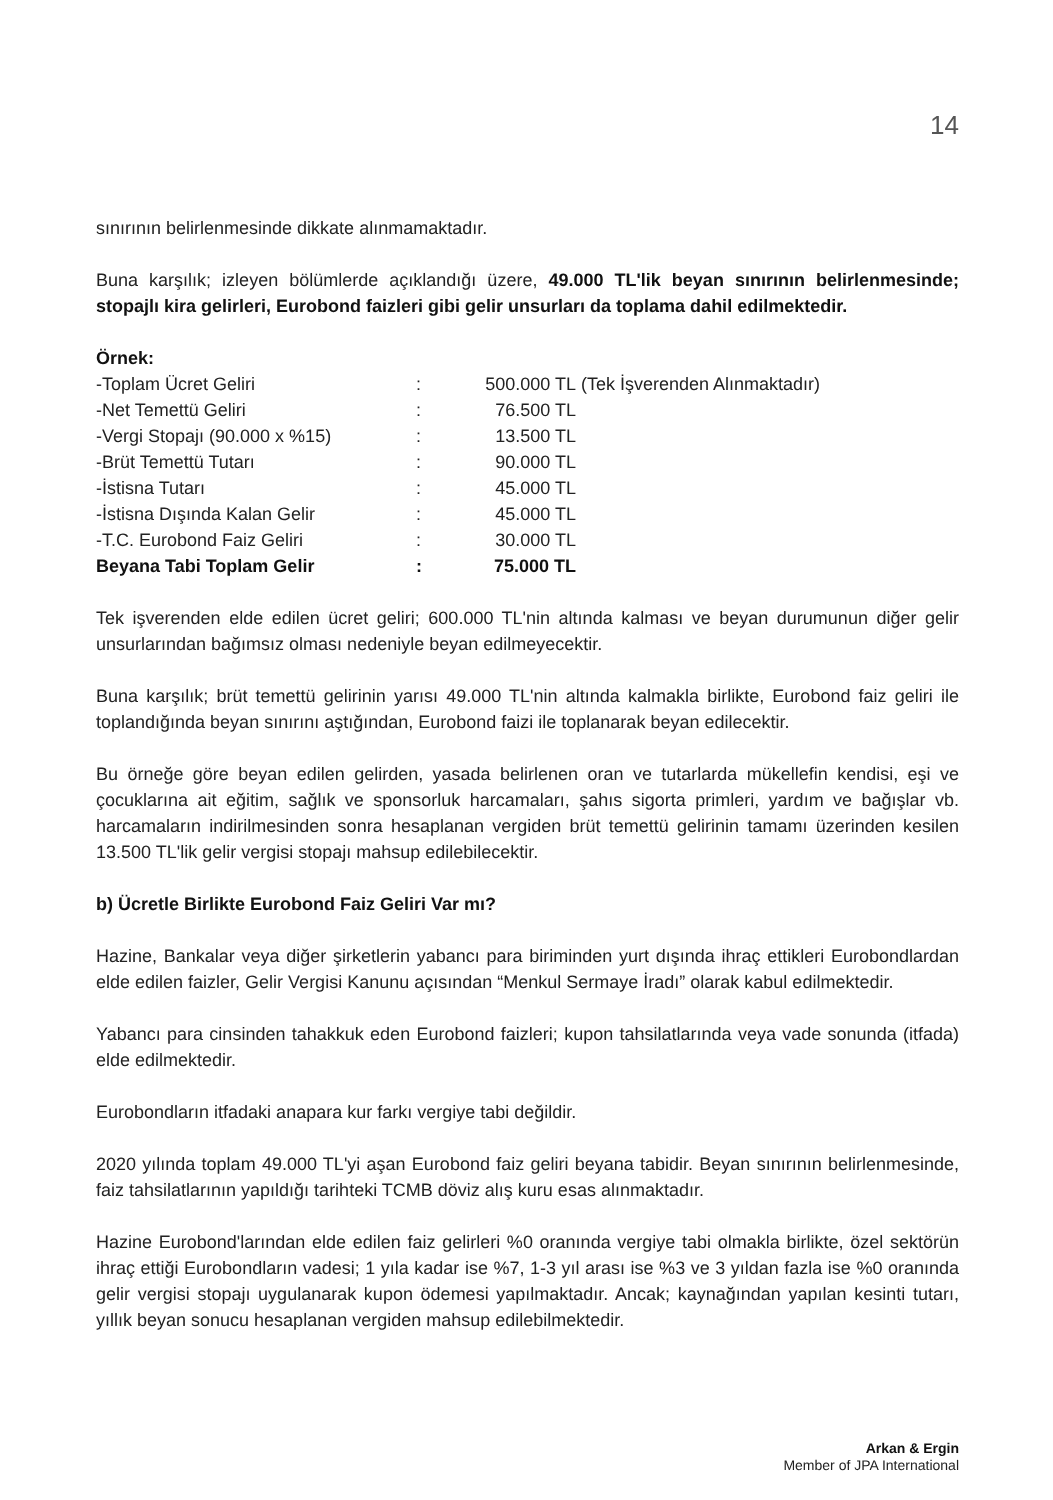14
sınırının belirlenmesinde dikkate alınmamaktadır.
Buna karşılık; izleyen bölümlerde açıklandığı üzere, 49.000 TL'lik beyan sınırının belirlenmesinde; stopajlı kira gelirleri, Eurobond faizleri gibi gelir unsurları da toplama dahil edilmektedir.
Örnek:
| -Toplam Ücret Geliri | : | 500.000 TL | (Tek İşverenden Alınmaktadır) |
| -Net Temettü Geliri | : | 76.500 TL | |
| -Vergi Stopajı (90.000 x %15) | : | 13.500 TL | |
| -Brüt Temettü Tutarı | : | 90.000 TL | |
| -İstisna Tutarı | : | 45.000 TL | |
| -İstisna Dışında Kalan Gelir | : | 45.000 TL | |
| -T.C. Eurobond Faiz Geliri | : | 30.000 TL | |
| Beyana Tabi Toplam Gelir | : | 75.000 TL | |
Tek işverenden elde edilen ücret geliri; 600.000 TL'nin altında kalması ve beyan durumunun diğer gelir unsurlarından bağımsız olması nedeniyle beyan edilmeyecektir.
Buna karşılık; brüt temettü gelirinin yarısı 49.000 TL'nin altında kalmakla birlikte, Eurobond faiz geliri ile toplandığında beyan sınırını aştığından, Eurobond faizi ile toplanarak beyan edilecektir.
Bu örneğe göre beyan edilen gelirden, yasada belirlenen oran ve tutarlarda mükellefin kendisi, eşi ve çocuklarına ait eğitim, sağlık ve sponsorluk harcamaları, şahıs sigorta primleri, yardım ve bağışlar vb. harcamaların indirilmesinden sonra hesaplanan vergiden brüt temettü gelirinin tamamı üzerinden kesilen 13.500 TL'lik gelir vergisi stopajı mahsup edilebilecektir.
b) Ücretle Birlikte Eurobond Faiz Geliri Var mı?
Hazine, Bankalar veya diğer şirketlerin yabancı para biriminden yurt dışında ihraç ettikleri Eurobondlardan elde edilen faizler, Gelir Vergisi Kanunu açısından “Menkul Sermaye İradı” olarak kabul edilmektedir.
Yabancı para cinsinden tahakkuk eden Eurobond faizleri; kupon tahsilatlarında veya vade sonunda (itfada) elde edilmektedir.
Eurobondların itfadaki anapara kur farkı vergiye tabi değildir.
2020 yılında toplam 49.000 TL'yi aşan Eurobond faiz geliri beyana tabidir. Beyan sınırının belirlenmesinde, faiz tahsilatlarının yapıldığı tarihteki TCMB döviz alış kuru esas alınmaktadır.
Hazine Eurobond'larından elde edilen faiz gelirleri %0 oranında vergiye tabi olmakla birlikte, özel sektörün ihraç ettiği Eurobondların vadesi; 1 yıla kadar ise %7, 1-3 yıl arası ise %3 ve 3 yıldan fazla ise %0 oranında gelir vergisi stopajı uygulanarak kupon ödemesi yapılmaktadır. Ancak; kaynağından yapılan kesinti tutarı, yıllık beyan sonucu hesaplanan vergiden mahsup edilebilmektedir.
Arkan & Ergin
Member of JPA International